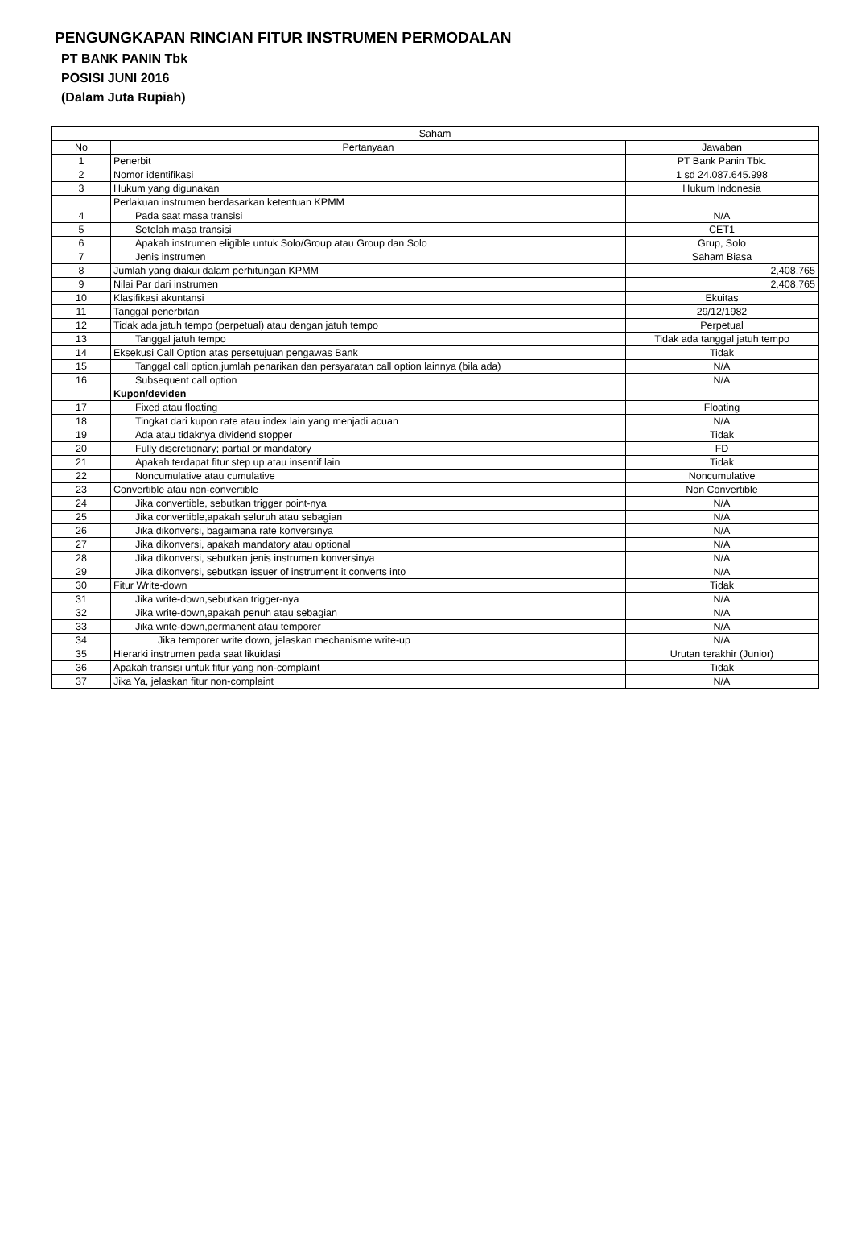PENGUNGKAPAN RINCIAN FITUR INSTRUMEN PERMODALAN
PT BANK PANIN Tbk
POSISI JUNI 2016
(Dalam Juta Rupiah)
| Saham | | |
| --- | --- | --- |
| No | Pertanyaan | Jawaban |
| 1 | Penerbit | PT Bank Panin Tbk. |
| 2 | Nomor identifikasi | 1 sd 24.087.645.998 |
| 3 | Hukum yang digunakan | Hukum Indonesia |
| | Perlakuan instrumen berdasarkan ketentuan KPMM | |
| 4 | Pada saat masa transisi | N/A |
| 5 | Setelah masa transisi | CET1 |
| 6 | Apakah instrumen eligible untuk Solo/Group atau Group dan Solo | Grup, Solo |
| 7 | Jenis instrumen | Saham Biasa |
| 8 | Jumlah yang diakui dalam perhitungan KPMM | 2,408,765 |
| 9 | Nilai Par dari instrumen | 2,408,765 |
| 10 | Klasifikasi akuntansi | Ekuitas |
| 11 | Tanggal penerbitan | 29/12/1982 |
| 12 | Tidak ada jatuh tempo (perpetual) atau dengan jatuh tempo | Perpetual |
| 13 | Tanggal jatuh tempo | Tidak ada tanggal jatuh tempo |
| 14 | Eksekusi Call Option atas persetujuan pengawas Bank | Tidak |
| 15 | Tanggal call option,jumlah penarikan dan persyaratan call option lainnya (bila ada) | N/A |
| 16 | Subsequent call option | N/A |
| | Kupon/deviden | |
| 17 | Fixed atau floating | Floating |
| 18 | Tingkat dari kupon rate atau index lain yang menjadi acuan | N/A |
| 19 | Ada atau tidaknya dividend stopper | Tidak |
| 20 | Fully discretionary; partial or mandatory | FD |
| 21 | Apakah terdapat fitur step up atau insentif lain | Tidak |
| 22 | Noncumulative atau cumulative | Noncumulative |
| 23 | Convertible atau non-convertible | Non Convertible |
| 24 | Jika convertible, sebutkan trigger point-nya | N/A |
| 25 | Jika convertible,apakah seluruh atau sebagian | N/A |
| 26 | Jika dikonversi, bagaimana rate konversinya | N/A |
| 27 | Jika dikonversi, apakah mandatory atau optional | N/A |
| 28 | Jika dikonversi, sebutkan jenis instrumen konversinya | N/A |
| 29 | Jika dikonversi, sebutkan issuer of instrument it converts into | N/A |
| 30 | Fitur Write-down | Tidak |
| 31 | Jika write-down,sebutkan trigger-nya | N/A |
| 32 | Jika write-down,apakah penuh atau sebagian | N/A |
| 33 | Jika write-down,permanent atau temporer | N/A |
| 34 | Jika temporer write down, jelaskan mechanisme write-up | N/A |
| 35 | Hierarki instrumen pada saat likuidasi | Urutan terakhir (Junior) |
| 36 | Apakah transisi untuk fitur yang non-complaint | Tidak |
| 37 | Jika Ya, jelaskan fitur non-complaint | N/A |